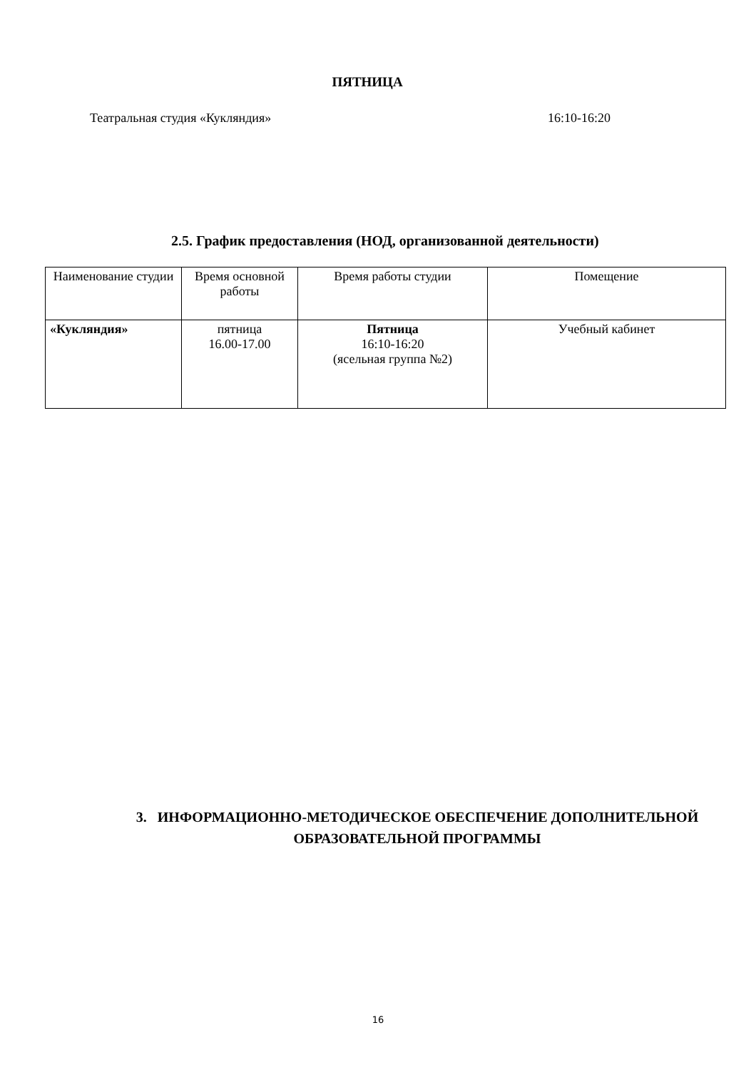ПЯТНИЦА
Театральная студия «Кукляндия» 16:10-16:20
2.5. График предоставления (НОД, организованной деятельности)
| Наименование студии | Время основной работы | Время работы студии | Помещение |
| --- | --- | --- | --- |
| «Кукляндия» | пятница 16.00-17.00 | Пятница 16:10-16:20 (ясельная группа №2) | Учебный кабинет |
3. ИНФОРМАЦИОННО-МЕТОДИЧЕСКОЕ ОБЕСПЕЧЕНИЕ ДОПОЛНИТЕЛЬНОЙ
ОБРАЗОВАТЕЛЬНОЙ ПРОГРАММЫ
16